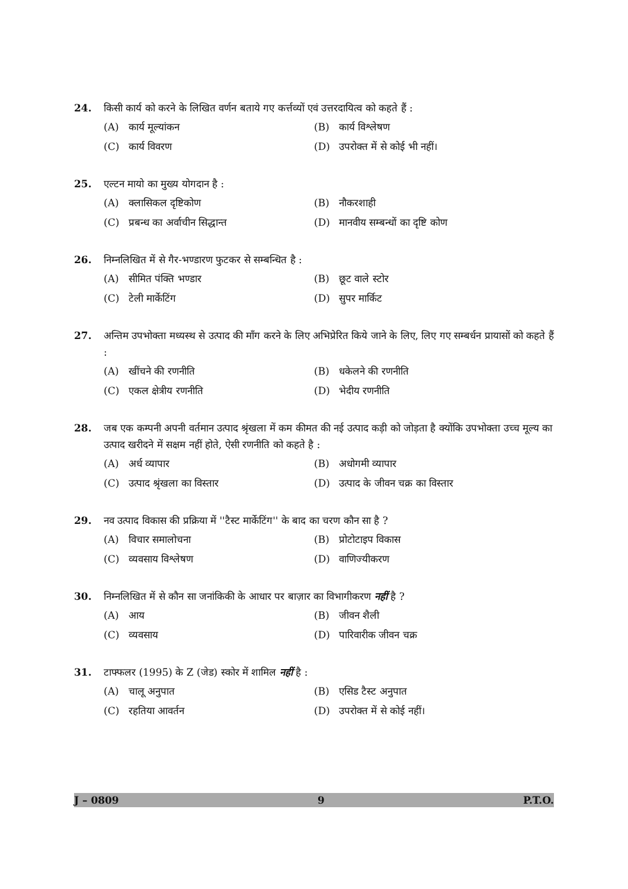24. किसी कार्य को करने के लिखित वर्णन बताये गए कर्त्तव्यों एवं उत्तरदायित्व को कहते हैं :
(A) कार्य मूल्यांकन (B) कार्य विश्लेषण (C) कार्य विवरण (D) उपरोक्त में से कोई भी नहीं।
25. एल्टन मायो का मुख्य योगदान है :
(A) क्लासिकल दृष्टिकोण (B) नौकरशाही (C) प्रबन्ध का अर्वाचीन सिद्धान्त (D) मानवीय सम्बन्धों का दृष्टि कोण
26. निम्नलिखित में से गैर-भण्डारण फुटकर से सम्बन्धित है :
(A) सीमित पंक्ति भण्डार (B) छूट वाले स्टोर (C) टेली मार्केटिंग (D) सुपर मार्किट
27. अन्तिम उपभोक्ता मध्यस्थ से उत्पाद की माँग करने के लिए अभिप्रेरित किये जाने के लिए, लिए गए सम्बर्धन प्रायासों को कहते हैं :
(A) खींचने की रणनीति (B) धकेलने की रणनीति (C) एकल क्षेत्रीय रणनीति (D) भेदीय रणनीति
28. जब एक कम्पनी अपनी वर्तमान उत्पाद श्रृंखला में कम कीमत की नई उत्पाद कड़ी को जोड़ता है क्योंकि उपभोक्ता उच्च मूल्य का उत्पाद खरीदने में सक्षम नहीं होते, ऐसी रणनीति को कहते है :
(A) अर्ध व्यापार (B) अधोगमी व्यापार (C) उत्पाद श्रृंखला का विस्तार (D) उत्पाद के जीवन चक्र का विस्तार
29. नव उत्पाद विकास की प्रक्रिया में ''टैस्ट मार्केटिंग'' के बाद का चरण कौन सा है ?
(A) विचार समालोचना (B) प्रोटोटाइप विकास (C) व्यवसाय विश्लेषण (D) वाणिज्यीकरण
30. निम्नलिखित में से कौन सा जनांकिकी के आधार पर बाज़ार का विभागीकरण नहीं है ?
(A) आय (B) जीवन शैली (C) व्यवसाय (D) पारिवारीक जीवन चक्र
31. टाफ्फलर (1995) के Z (जेड) स्कोर में शामिल नहीं है :
(A) चालू अनुपात (B) एसिड टैस्ट अनुपात (C) रहतिया आवर्तन (D) उपरोक्त में से कोई नहीं।
J – 0809 9 P.T.O.